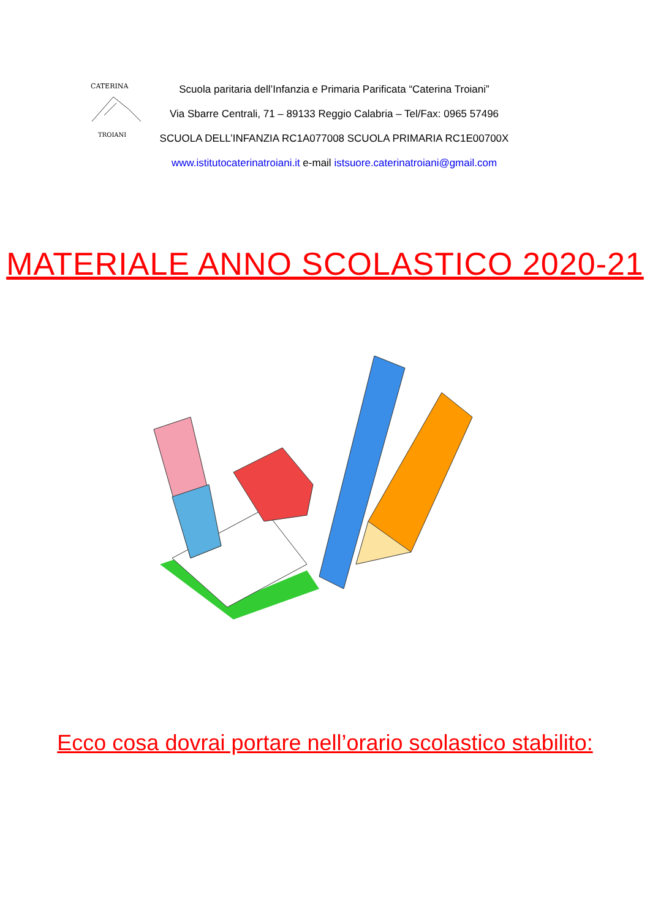CATERINA
TROIANI
Scuola paritaria dell’Infanzia e Primaria Parificata “Caterina Troiani”
Via Sbarre Centrali, 71 – 89133 Reggio Calabria – Tel/Fax: 0965 57496
SCUOLA DELL’INFANZIA RC1A077008 SCUOLA PRIMARIA RC1E00700X
www.istitutocaterinatroiani.it e-mail istsuore.caterinatroiani@gmail.com
MATERIALE ANNO SCOLASTICO 2020-21
Ecco cosa dovrai portare nell’orario scolastico stabilito: